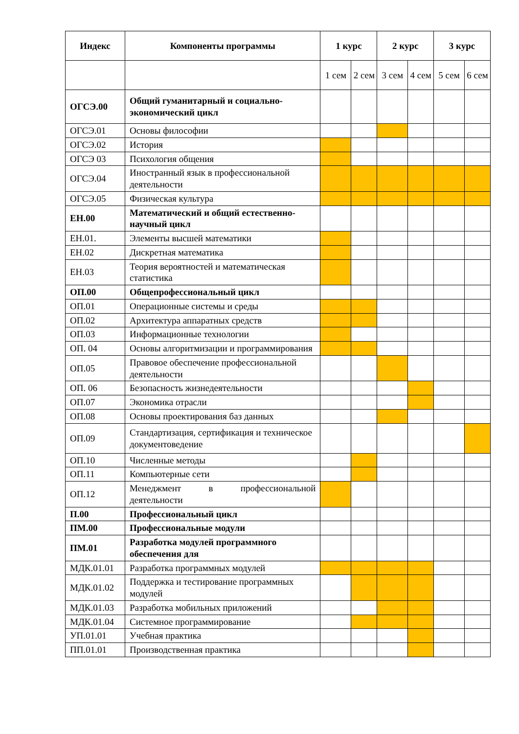| Индекс | Компоненты программы | 1 курс | | 2 курс | | 3 курс | |
| --- | --- | --- | --- | --- | --- | --- | --- |
| | | 1 сем | 2 сем | 3 сем | 4 сем | 5 сем | 6 сем |
| ОГСЭ.00 | Общий гуманитарный и социально-экономический цикл | | | | | | |
| ОГСЭ.01 | Основы философии | | | | | | |
| ОГСЭ.02 | История | | | | | | |
| ОГСЭ 03 | Психология общения | | | | | | |
| ОГСЭ.04 | Иностранный язык в профессиональной деятельности | | | | | | |
| ОГСЭ.05 | Физическая культура | | | | | | |
| ЕН.00 | Математический и общий естественно-научный цикл | | | | | | |
| ЕН.01. | Элементы высшей математики | | | | | | |
| ЕН.02 | Дискретная математика | | | | | | |
| ЕН.03 | Теория вероятностей и математическая статистика | | | | | | |
| ОП.00 | Общепрофессиональный цикл | | | | | | |
| ОП.01 | Операционные системы и среды | | | | | | |
| ОП.02 | Архитектура аппаратных средств | | | | | | |
| ОП.03 | Информационные технологии | | | | | | |
| ОП. 04 | Основы алгоритмизации и программирования | | | | | | |
| ОП.05 | Правовое обеспечение профессиональной деятельности | | | | | | |
| ОП. 06 | Безопасность жизнедеятельности | | | | | | |
| ОП.07 | Экономика отрасли | | | | | | |
| ОП.08 | Основы проектирования баз данных | | | | | | |
| ОП.09 | Стандартизация, сертификация и техническое документоведение | | | | | | |
| ОП.10 | Численные методы | | | | | | |
| ОП.11 | Компьютерные сети | | | | | | |
| ОП.12 | Менеджмент в профессиональной деятельности | | | | | | |
| П.00 | Профессиональный цикл | | | | | | |
| ПМ.00 | Профессиональные модули | | | | | | |
| ПМ.01 | Разработка модулей программного обеспечения для | | | | | | |
| МДК.01.01 | Разработка программных модулей | | | | | | |
| МДК.01.02 | Поддержка и тестирование программных модулей | | | | | | |
| МДК.01.03 | Разработка мобильных приложений | | | | | | |
| МДК.01.04 | Системное программирование | | | | | | |
| УП.01.01 | Учебная практика | | | | | | |
| ПП.01.01 | Производственная практика | | | | | | |